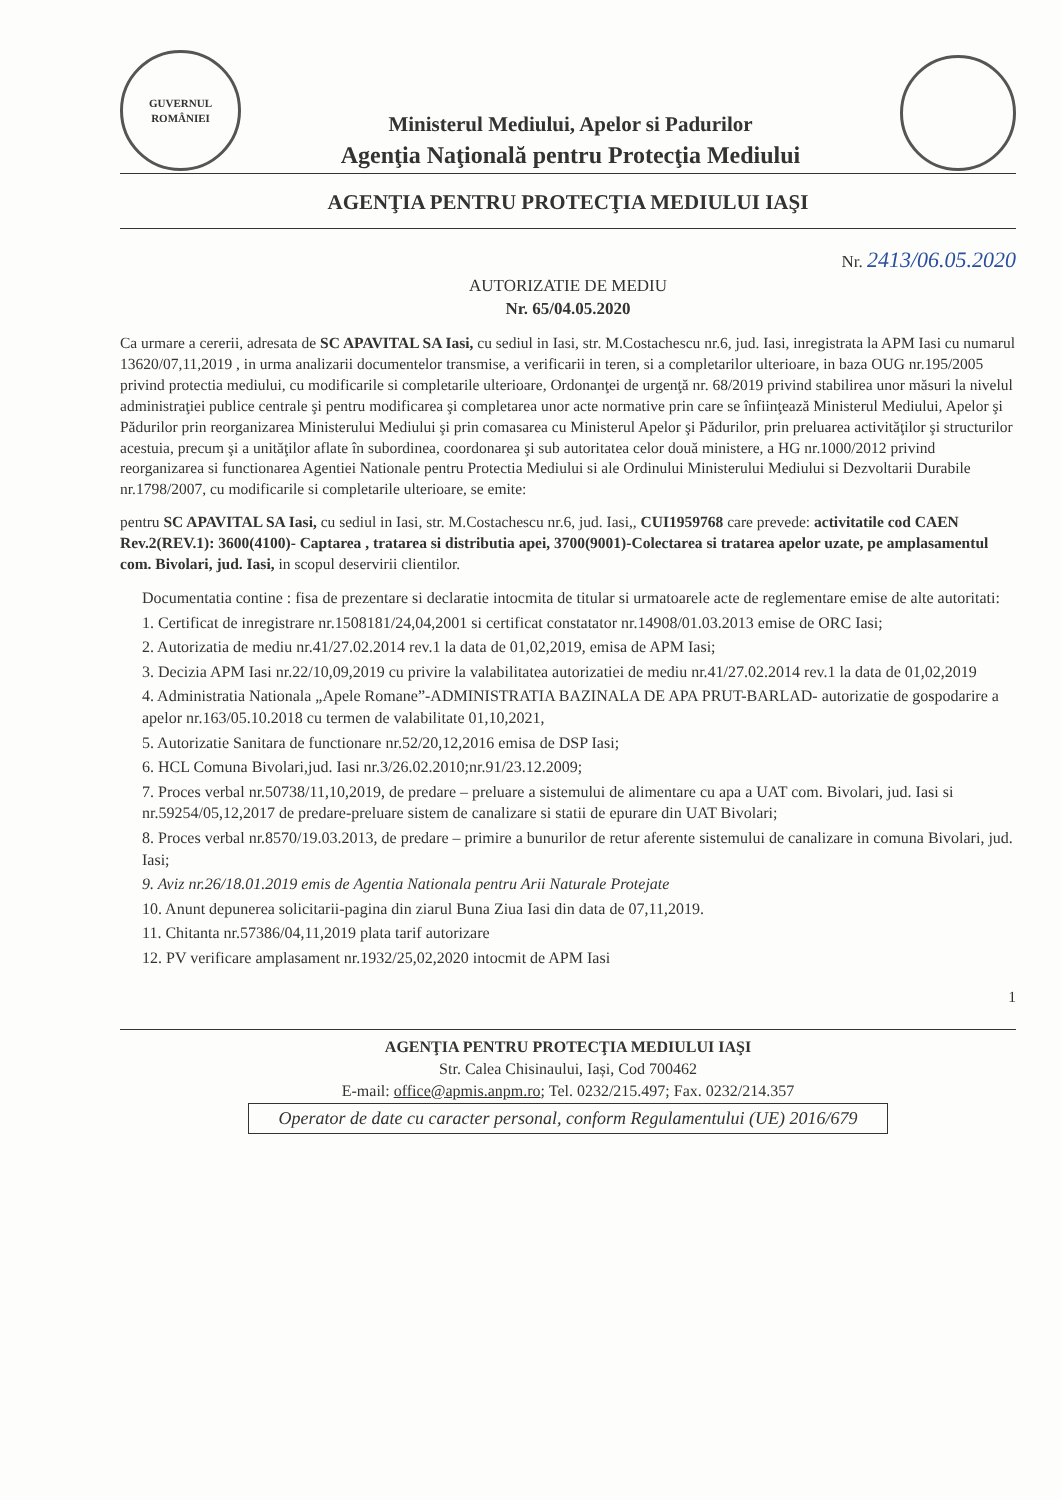GUVERNUL ROMÂNIEI
Ministerul Mediului, Apelor si Padurilor
Agenţia Naţională pentru Protecţia Mediului
AGENŢIA PENTRU PROTECŢIA MEDIULUI IAŞI
Nr. 2413/06.05.2020
AUTORIZATIE DE MEDIU
Nr. 65/04.05.2020
Ca urmare a cererii, adresata de SC APAVITAL SA Iasi, cu sediul in Iasi, str. M.Costachescu nr.6, jud. Iasi, inregistrata la APM Iasi cu numarul 13620/07,11,2019 , in urma analizarii documentelor transmise, a verificarii in teren, si a completarilor ulterioare, in baza OUG nr.195/2005 privind protectia mediului, cu modificarile si completarile ulterioare, Ordonanţei de urgenţă nr. 68/2019 privind stabilirea unor măsuri la nivelul administraţiei publice centrale şi pentru modificarea şi completarea unor acte normative prin care se înfiinţează Ministerul Mediului, Apelor şi Pădurilor prin reorganizarea Ministerului Mediului şi prin comasarea cu Ministerul Apelor şi Pădurilor, prin preluarea activităţilor şi structurilor acestuia, precum şi a unităţilor aflate în subordinea, coordonarea şi sub autoritatea celor două ministere, a HG nr.1000/2012 privind reorganizarea si functionarea Agentiei Nationale pentru Protectia Mediului si ale Ordinului Ministerului Mediului si Dezvoltarii Durabile nr.1798/2007, cu modificarile si completarile ulterioare, se emite:
pentru SC APAVITAL SA Iasi, cu sediul in Iasi, str. M.Costachescu nr.6, jud. Iasi,, CUI1959768 care prevede: activitatile cod CAEN Rev.2(REV.1): 3600(4100)- Captarea , tratarea si distributia apei, 3700(9001)-Colectarea si tratarea apelor uzate, pe amplasamentul com. Bivolari, jud. Iasi, in scopul deservirii clientilor.
Documentatia contine : fisa de prezentare si declaratie intocmita de titular si urmatoarele acte de reglementare emise de alte autoritati:
1. Certificat de inregistrare nr.1508181/24,04,2001 si certificat constatator nr.14908/01.03.2013 emise de ORC Iasi;
2. Autorizatia de mediu nr.41/27.02.2014 rev.1 la data de 01,02,2019, emisa de APM Iasi;
3. Decizia APM Iasi nr.22/10,09,2019 cu privire la valabilitatea autorizatiei de mediu nr.41/27.02.2014 rev.1 la data de 01,02,2019
4. Administratia Nationala „Apele Romane”-ADMINISTRATIA BAZINALA DE APA PRUT-BARLAD- autorizatie de gospodarire a apelor nr.163/05.10.2018 cu termen de valabilitate 01,10,2021,
5. Autorizatie Sanitara de functionare nr.52/20,12,2016 emisa de DSP Iasi;
6. HCL Comuna Bivolari,jud. Iasi nr.3/26.02.2010;nr.91/23.12.2009;
7. Proces verbal nr.50738/11,10,2019, de predare – preluare a sistemului de alimentare cu apa a UAT com. Bivolari, jud. Iasi si nr.59254/05,12,2017 de predare-preluare sistem de canalizare si statii de epurare din UAT Bivolari;
8. Proces verbal nr.8570/19.03.2013, de predare – primire a bunurilor de retur aferente sistemului de canalizare in comuna Bivolari, jud. Iasi;
9. Aviz nr.26/18.01.2019 emis de Agentia Nationala pentru Arii Naturale Protejate
10. Anunt depunerea solicitarii-pagina din ziarul Buna Ziua Iasi din data de 07,11,2019.
11. Chitanta nr.57386/04,11,2019 plata tarif autorizare
12. PV verificare amplasament nr.1932/25,02,2020 intocmit de APM Iasi
1
AGENŢIA PENTRU PROTECŢIA MEDIULUI IAŞI
Str. Calea Chisinaului, Iași, Cod 700462
E-mail: office@apmis.anpm.ro; Tel. 0232/215.497; Fax. 0232/214.357
Operator de date cu caracter personal, conform Regulamentului (UE) 2016/679